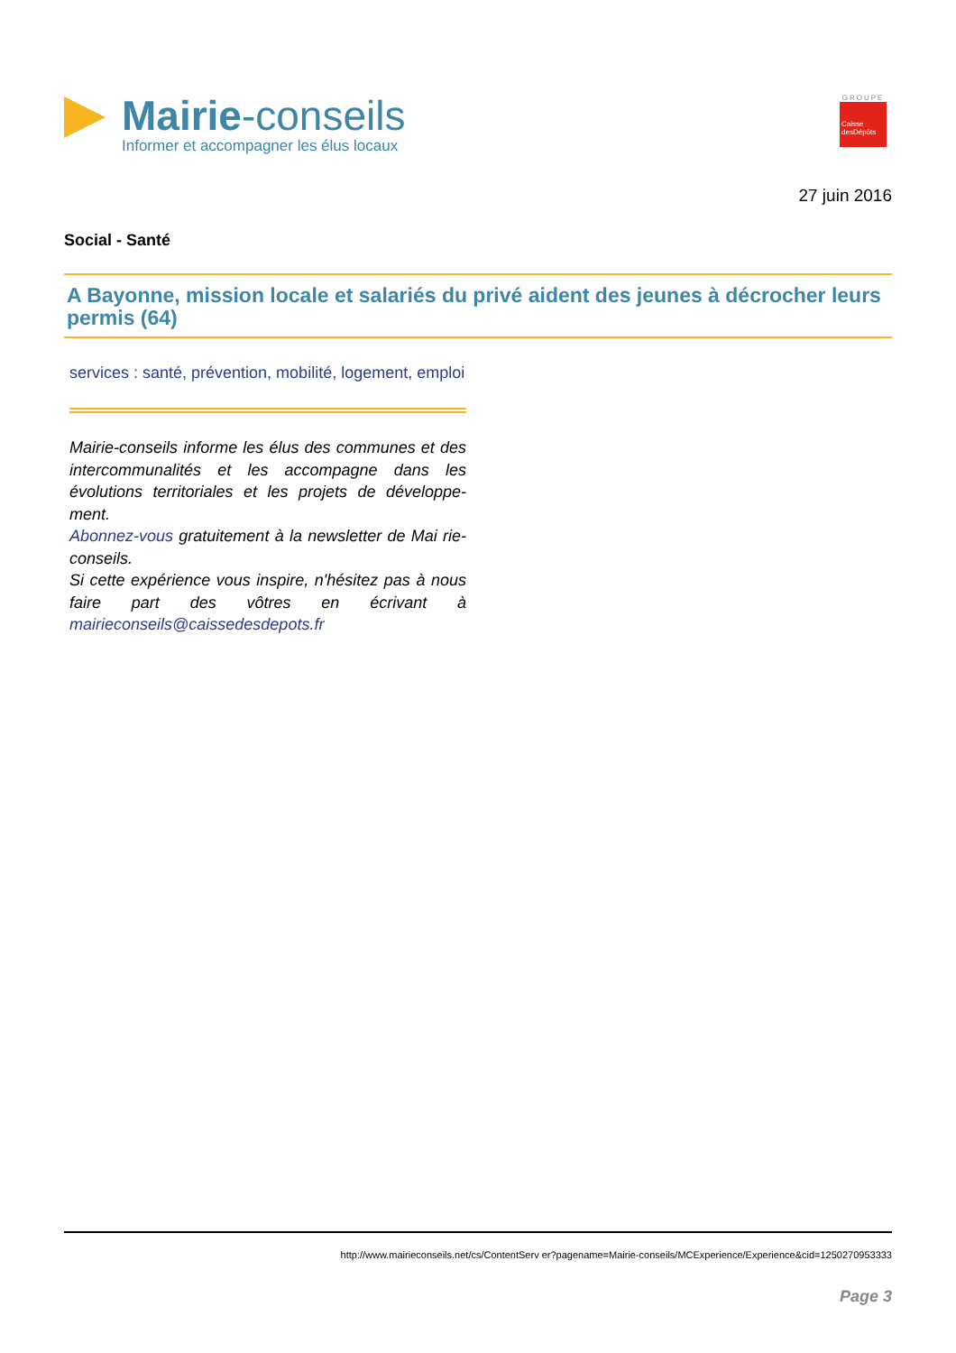Mairie-conseils
Informer et accompagner les élus locaux
GROUPE
Caisse
desDépôts
27 juin 2016
Social - Santé
A Bayonne, mission locale et salariés du privé aident des jeunes à décrocher leurs permis (64)
services : santé, prévention, mobilité, logement, emploi
Mairie-conseils informe les élus des communes et des intercommunalités et les accompagne dans les évolutions territoriales et les projets de développe-ment.
Abonnez-vous gratuitement à la newsletter de Mai rie-conseils.
Si cette expérience vous inspire, n'hésitez pas à nous faire part des vôtres en écrivant à mairieconseils@caissedesdepots.fr
http://www.mairieconseils.net/cs/ContentServ er?pagename=Mairie-conseils/MCExperience/Experience&cid=1250270953333
Page 3